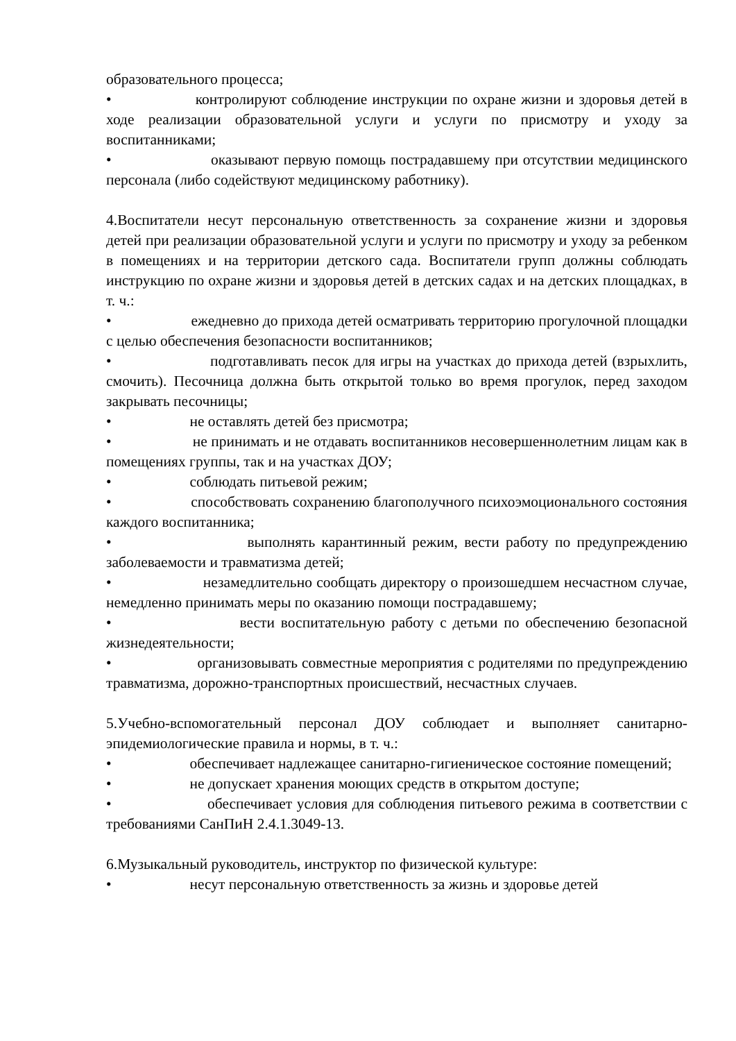образовательного процесса;
• контролируют соблюдение инструкции по охране жизни и здоровья детей в ходе реализации образовательной услуги и услуги по присмотру и уходу за воспитанниками;
• оказывают первую помощь пострадавшему при отсутствии медицинского персонала (либо содействуют медицинскому работнику).
4.Воспитатели несут персональную ответственность за сохранение жизни и здоровья детей при реализации образовательной услуги и услуги по присмотру и уходу за ребенком в помещениях и на территории детского сада. Воспитатели групп должны соблюдать инструкцию по охране жизни и здоровья детей в детских садах и на детских площадках, в т. ч.:
• ежедневно до прихода детей осматривать территорию прогулочной площадки с целью обеспечения безопасности воспитанников;
• подготавливать песок для игры на участках до прихода детей (взрыхлить, смочить). Песочница должна быть открытой только во время прогулок, перед заходом закрывать песочницы;
• не оставлять детей без присмотра;
• не принимать и не отдавать воспитанников несовершеннолетним лицам как в помещениях группы, так и на участках ДОУ;
• соблюдать питьевой режим;
• способствовать сохранению благополучного психоэмоционального состояния каждого воспитанника;
• выполнять карантинный режим, вести работу по предупреждению заболеваемости и травматизма детей;
• незамедлительно сообщать директору о произошедшем несчастном случае, немедленно принимать меры по оказанию помощи пострадавшему;
• вести воспитательную работу с детьми по обеспечению безопасной жизнедеятельности;
• организовывать совместные мероприятия с родителями по предупреждению травматизма, дорожно-транспортных происшествий, несчастных случаев.
5.Учебно-вспомогательный персонал ДОУ соблюдает и выполняет санитарно-эпидемиологические правила и нормы, в т. ч.:
• обеспечивает надлежащее санитарно-гигиеническое состояние помещений;
• не допускает хранения моющих средств в открытом доступе;
• обеспечивает условия для соблюдения питьевого режима в соответствии с требованиями СанПиН 2.4.1.3049-13.
6.Музыкальный руководитель, инструктор по физической культуре:
• несут персональную ответственность за жизнь и здоровье детей